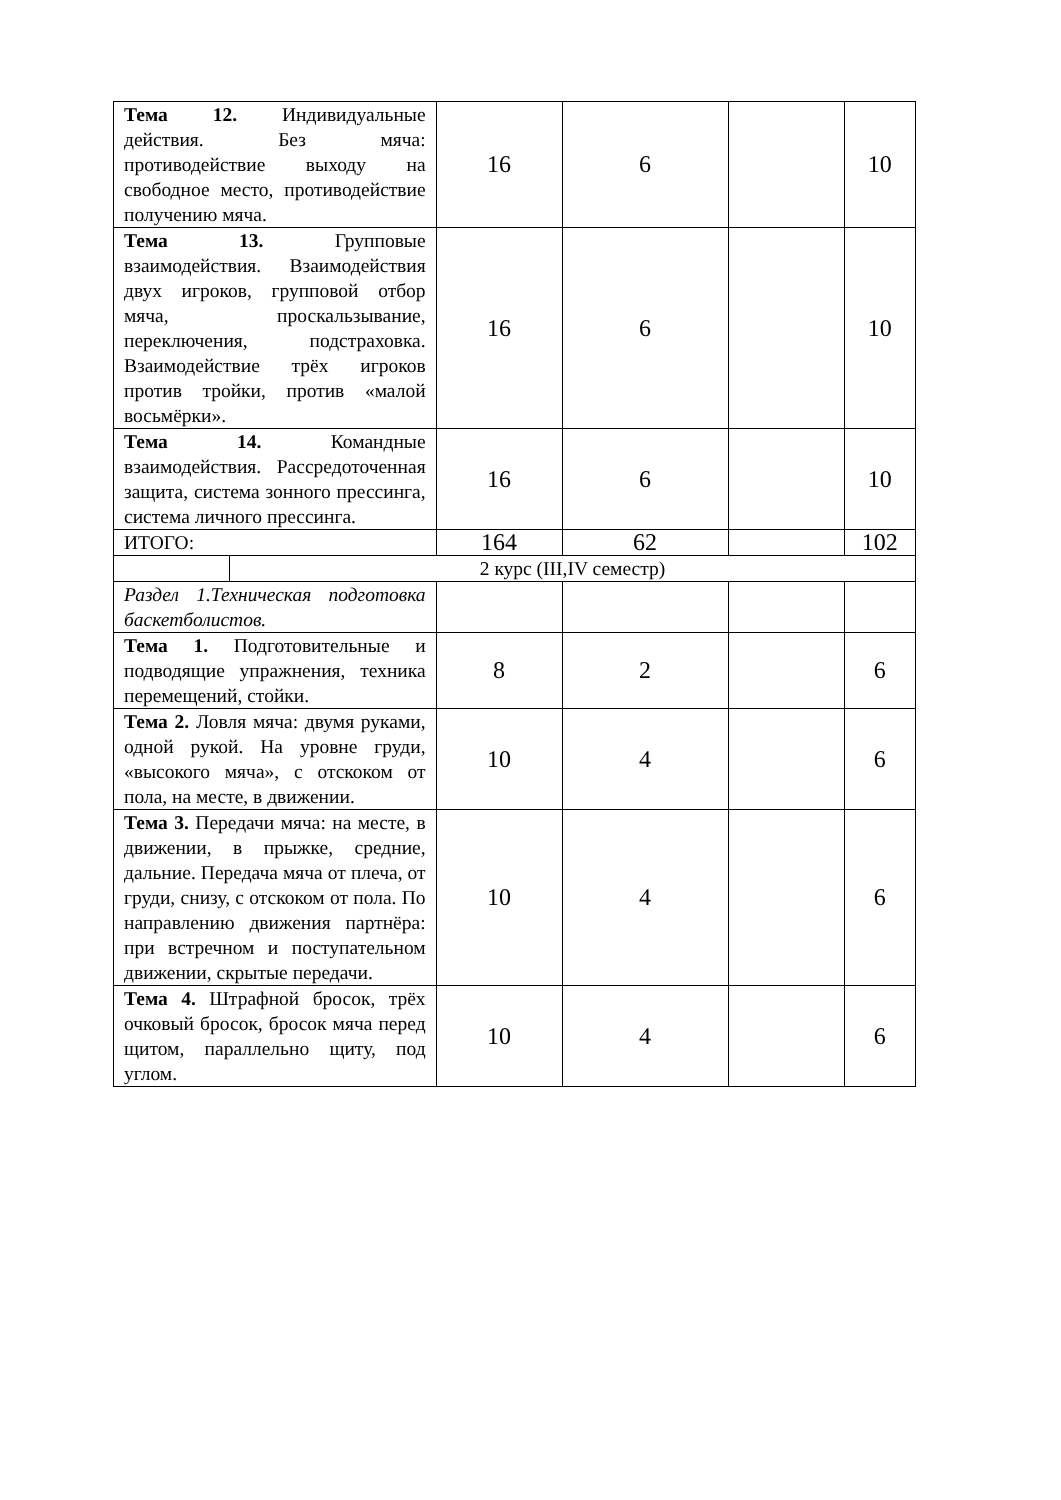| Тема 12. Индивидуальные действия. Без мяча: противодействие выходу на свободное место, противодействие получению мяча. | | 16 | 6 | | 10 |
| Тема 13. Групповые взаимодействия. Взаимодействия двух игроков, групповой отбор мяча, проскальзывание, переключения, подстраховка. Взаимодействие трёх игроков против тройки, против «малой восьмёрки». | | 16 | 6 | | 10 |
| Тема 14. Командные взаимодействия. Рассредоточенная защита, система зонного прессинга, система личного прессинга. | | 16 | 6 | | 10 |
| ИТОГО: | | 164 | 62 | | 102 |
| | 2 курс (III,IV семестр) | | | | |
| Раздел 1.Техническая подготовка баскетболистов. | | | | | |
| Тема 1. Подготовительные и подводящие упражнения, техника перемещений, стойки. | | 8 | 2 | | 6 |
| Тема 2. Ловля мяча: двумя руками, одной рукой. На уровне груди, «высокого мяча», с отскоком от пола, на месте, в движении. | | 10 | 4 | | 6 |
| Тема 3. Передачи мяча: на месте, в движении, в прыжке, средние, дальние. Передача мяча от плеча, от груди, снизу, с отскоком от пола. По направлению движения партнёра: при встречном и поступательном движении, скрытые передачи. | | 10 | 4 | | 6 |
| Тема 4. Штрафной бросок, трёх очковый бросок, бросок мяча перед щитом, параллельно щиту, под углом. | | 10 | 4 | | 6 |